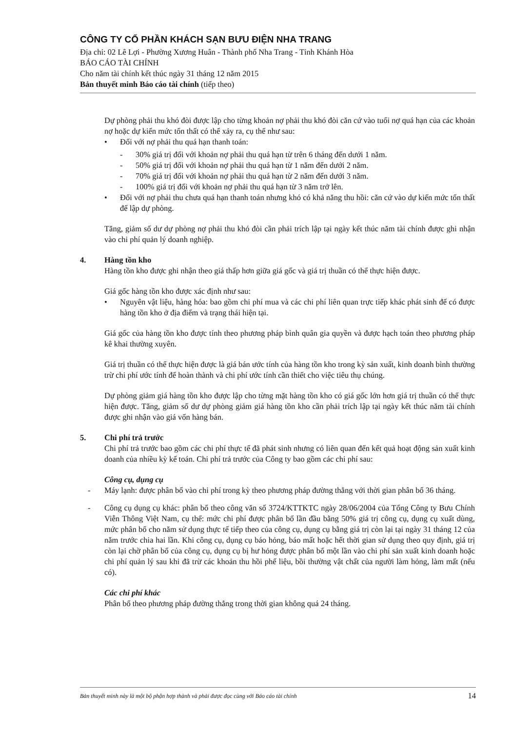CÔNG TY CỔ PHẦN KHÁCH SẠN BƯU ĐIỆN NHA TRANG
Địa chỉ: 02 Lê Lợi - Phường Xương Huân - Thành phố Nha Trang - Tỉnh Khánh Hòa
BÁO CÁO TÀI CHÍNH
Cho năm tài chính kết thúc ngày 31 tháng 12 năm 2015
Bản thuyết minh Báo cáo tài chính (tiếp theo)
Dự phòng phải thu khó đòi được lập cho từng khoản nợ phải thu khó đòi căn cứ vào tuổi nợ quá hạn của các khoản nợ hoặc dự kiến mức tổn thất có thể xảy ra, cụ thể như sau:
• Đối với nợ phải thu quá hạn thanh toán:
- 30% giá trị đối với khoản nợ phải thu quá hạn từ trên 6 tháng đến dưới 1 năm.
- 50% giá trị đối với khoản nợ phải thu quá hạn từ 1 năm đến dưới 2 năm.
- 70% giá trị đối với khoản nợ phải thu quá hạn từ 2 năm đến dưới 3 năm.
- 100% giá trị đối với khoản nợ phải thu quá hạn từ 3 năm trở lên.
• Đối với nợ phải thu chưa quá hạn thanh toán nhưng khó có khả năng thu hồi: căn cứ vào dự kiến mức tổn thất để lập dự phòng.
Tăng, giảm số dư dự phòng nợ phải thu khó đòi cần phải trích lập tại ngày kết thúc năm tài chính được ghi nhận vào chi phí quản lý doanh nghiệp.
4. Hàng tồn kho
Hàng tồn kho được ghi nhận theo giá thấp hơn giữa giá gốc và giá trị thuần có thể thực hiện được.
Giá gốc hàng tồn kho được xác định như sau:
• Nguyên vật liệu, hàng hóa: bao gồm chi phí mua và các chi phí liên quan trực tiếp khác phát sinh để có được hàng tồn kho ở địa điểm và trạng thái hiện tại.
Giá gốc của hàng tồn kho được tính theo phương pháp bình quân gia quyền và được hạch toán theo phương pháp kê khai thường xuyên.
Giá trị thuần có thể thực hiện được là giá bán ước tính của hàng tồn kho trong kỳ sản xuất, kinh doanh bình thường trừ chi phí ước tính để hoàn thành và chi phí ước tính cần thiết cho việc tiêu thụ chúng.
Dự phòng giảm giá hàng tồn kho được lập cho từng mặt hàng tồn kho có giá gốc lớn hơn giá trị thuần có thể thực hiện được. Tăng, giảm số dư dự phòng giảm giá hàng tồn kho cần phải trích lập tại ngày kết thúc năm tài chính được ghi nhận vào giá vốn hàng bán.
5. Chi phí trả trước
Chi phí trả trước bao gồm các chi phí thực tế đã phát sinh nhưng có liên quan đến kết quả hoạt động sản xuất kinh doanh của nhiều kỳ kế toán. Chi phí trả trước của Công ty bao gồm các chi phí sau:
Công cụ, dụng cụ
- Máy lạnh: được phân bổ vào chi phí trong kỳ theo phương pháp đường thẳng với thời gian phân bổ 36 tháng.
- Công cụ dụng cụ khác: phân bổ theo công văn số 3724/KTTKTC ngày 28/06/2004 của Tổng Công ty Bưu Chính Viễn Thông Việt Nam, cụ thể: mức chi phí được phân bổ lần đầu bằng 50% giá trị công cụ, dụng cụ xuất dùng, mức phân bổ cho năm sử dụng thực tế tiếp theo của công cụ, dụng cụ bằng giá trị còn lại tại ngày 31 tháng 12 của năm trước chia hai lần. Khi công cụ, dụng cụ báo hỏng, báo mất hoặc hết thời gian sử dụng theo quy định, giá trị còn lại chờ phân bổ của công cụ, dụng cụ bị hư hỏng được phân bổ một lần vào chi phí sản xuất kinh doanh hoặc chi phí quản lý sau khi đã trừ các khoản thu hồi phế liệu, bồi thường vật chất của người làm hỏng, làm mất (nếu có).
Các chi phí khác
Phân bổ theo phương pháp đường thẳng trong thời gian không quá 24 tháng.
Bản thuyết minh này là một bộ phận hợp thành và phải được đọc cùng với Báo cáo tài chính 14